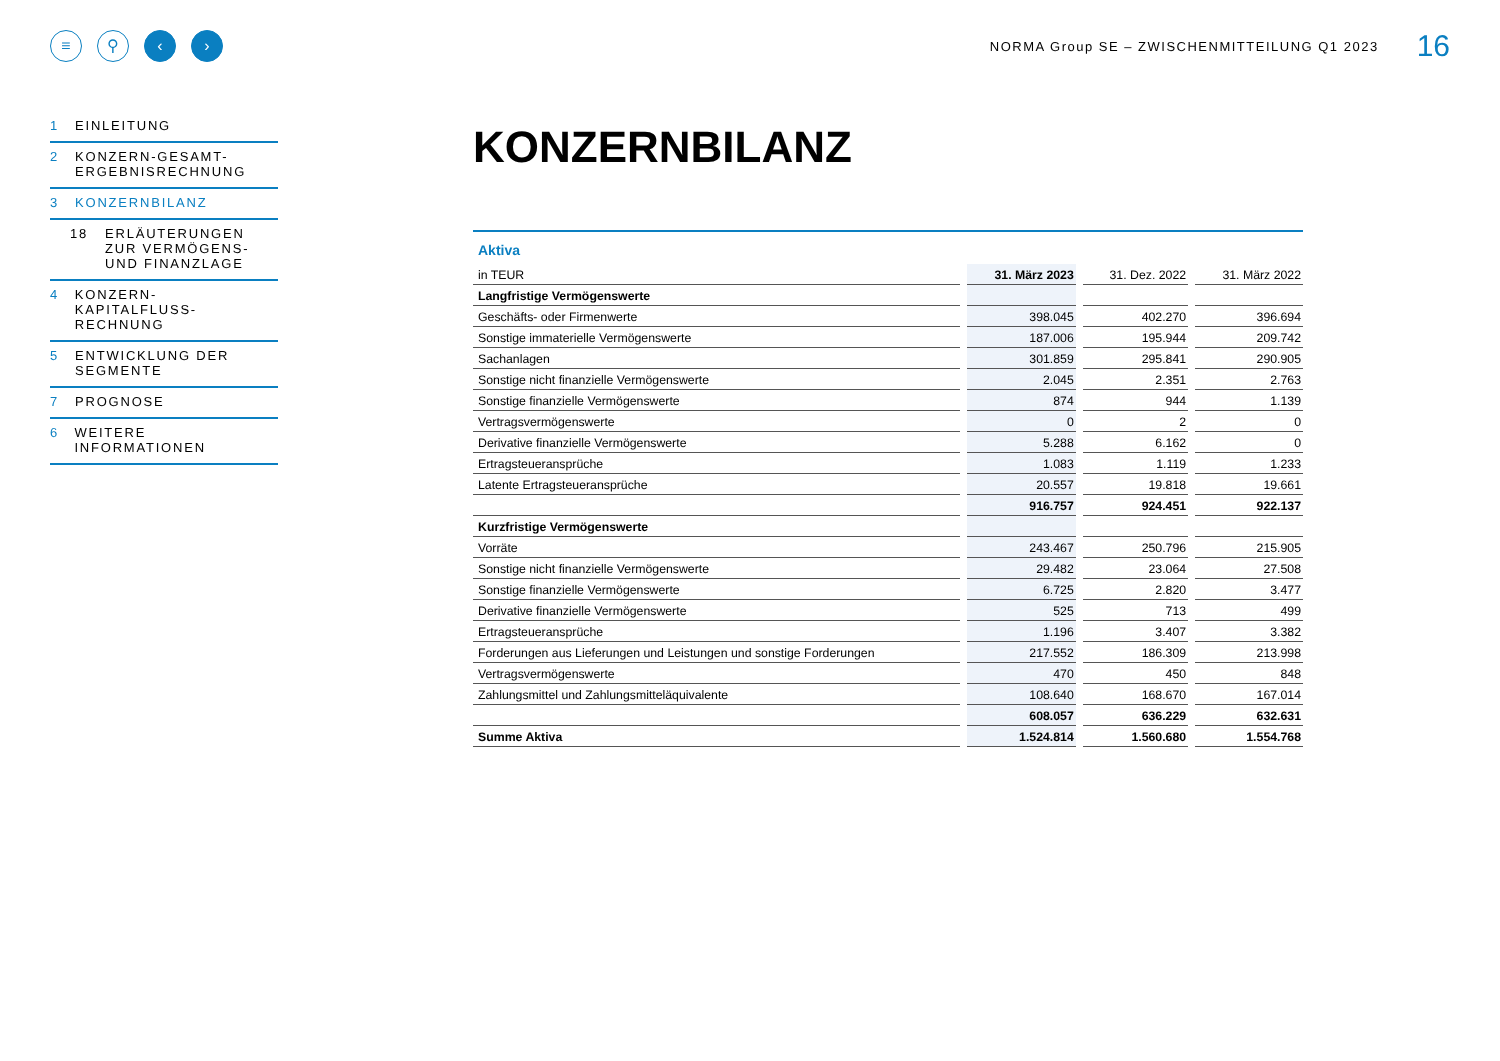≡ ⚲ ‹ ›
NORMA Group SE – ZWISCHENMITTEILUNG Q1 2023
16
1 EINLEITUNG
2 KONZERN-GESAMT-
ERGEBNISRECHNUNG
3 KONZERNBILANZ
18 ERLÄUTERUNGEN
ZUR VERMÖGENS-
UND FINANZLAGE
4 KONZERN-KAPITALFLUSS-
RECHNUNG
5 ENTWICKLUNG DER
SEGMENTE
7 PROGNOSE
6 WEITERE INFORMATIONEN
KONZERNBILANZ
Aktiva
| in TEUR | 31. März 2023 | 31. Dez. 2022 | 31. März 2022 |
| --- | --- | --- | --- |
| Langfristige Vermögenswerte | | | |
| Geschäfts- oder Firmenwerte | 398.045 | 402.270 | 396.694 |
| Sonstige immaterielle Vermögenswerte | 187.006 | 195.944 | 209.742 |
| Sachanlagen | 301.859 | 295.841 | 290.905 |
| Sonstige nicht finanzielle Vermögenswerte | 2.045 | 2.351 | 2.763 |
| Sonstige finanzielle Vermögenswerte | 874 | 944 | 1.139 |
| Vertragsvermögenswerte | 0 | 2 | 0 |
| Derivative finanzielle Vermögenswerte | 5.288 | 6.162 | 0 |
| Ertragsteueransprüche | 1.083 | 1.119 | 1.233 |
| Latente Ertragsteueransprüche | 20.557 | 19.818 | 19.661 |
| | 916.757 | 924.451 | 922.137 |
| Kurzfristige Vermögenswerte | | | |
| Vorräte | 243.467 | 250.796 | 215.905 |
| Sonstige nicht finanzielle Vermögenswerte | 29.482 | 23.064 | 27.508 |
| Sonstige finanzielle Vermögenswerte | 6.725 | 2.820 | 3.477 |
| Derivative finanzielle Vermögenswerte | 525 | 713 | 499 |
| Ertragsteueransprüche | 1.196 | 3.407 | 3.382 |
| Forderungen aus Lieferungen und Leistungen und sonstige Forderungen | 217.552 | 186.309 | 213.998 |
| Vertragsvermögenswerte | 470 | 450 | 848 |
| Zahlungsmittel und Zahlungsmitteläquivalente | 108.640 | 168.670 | 167.014 |
| | 608.057 | 636.229 | 632.631 |
| Summe Aktiva | 1.524.814 | 1.560.680 | 1.554.768 |